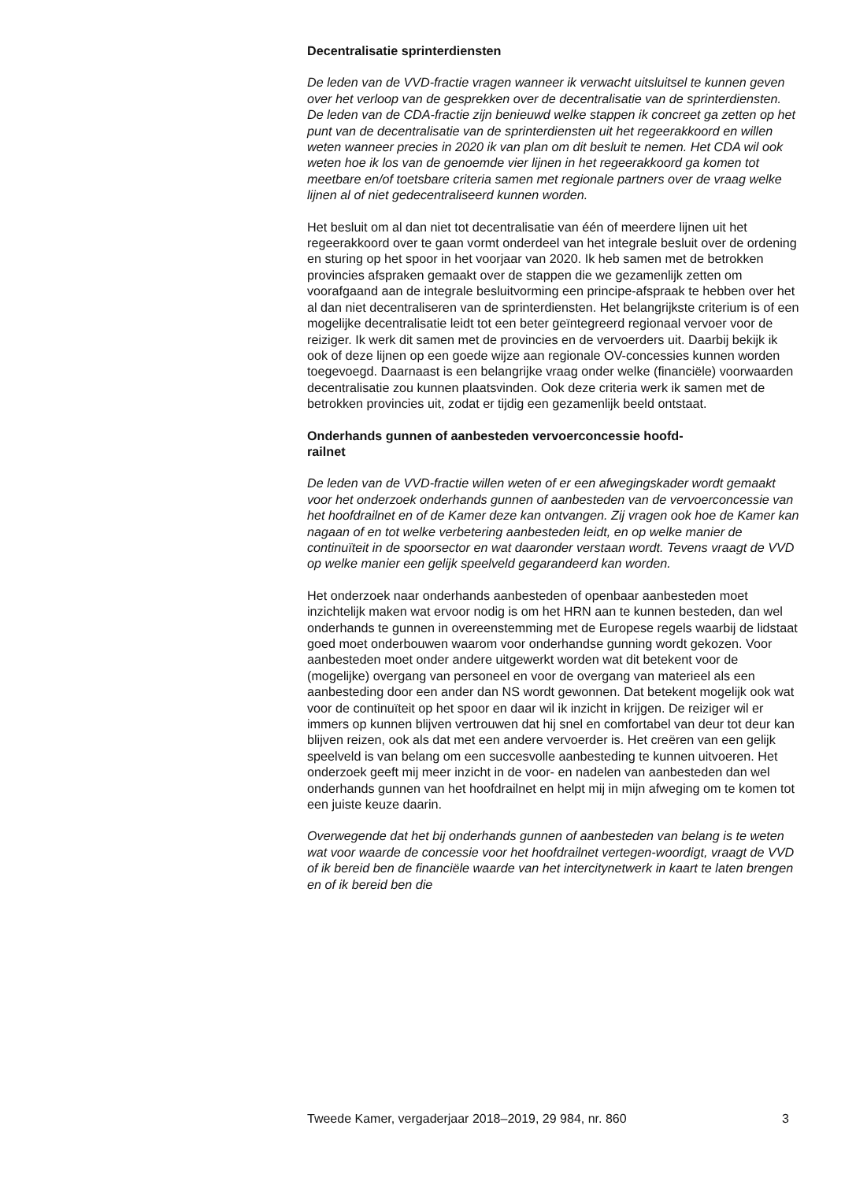Decentralisatie sprinterdiensten
De leden van de VVD-fractie vragen wanneer ik verwacht uitsluitsel te kunnen geven over het verloop van de gesprekken over de decentralisatie van de sprinterdiensten.
De leden van de CDA-fractie zijn benieuwd welke stappen ik concreet ga zetten op het punt van de decentralisatie van de sprinterdiensten uit het regeerakkoord en willen weten wanneer precies in 2020 ik van plan om dit besluit te nemen. Het CDA wil ook weten hoe ik los van de genoemde vier lijnen in het regeerakkoord ga komen tot meetbare en/of toetsbare criteria samen met regionale partners over de vraag welke lijnen al of niet gedecentraliseerd kunnen worden.
Het besluit om al dan niet tot decentralisatie van één of meerdere lijnen uit het regeerakkoord over te gaan vormt onderdeel van het integrale besluit over de ordening en sturing op het spoor in het voorjaar van 2020. Ik heb samen met de betrokken provincies afspraken gemaakt over de stappen die we gezamenlijk zetten om voorafgaand aan de integrale besluitvorming een principe-afspraak te hebben over het al dan niet decentraliseren van de sprinterdiensten. Het belangrijkste criterium is of een mogelijke decentralisatie leidt tot een beter geïntegreerd regionaal vervoer voor de reiziger. Ik werk dit samen met de provincies en de vervoerders uit. Daarbij bekijk ik ook of deze lijnen op een goede wijze aan regionale OV-concessies kunnen worden toegevoegd. Daarnaast is een belangrijke vraag onder welke (financiële) voorwaarden decentralisatie zou kunnen plaatsvinden. Ook deze criteria werk ik samen met de betrokken provincies uit, zodat er tijdig een gezamenlijk beeld ontstaat.
Onderhands gunnen of aanbesteden vervoerconcessie hoofd-
railnet
De leden van de VVD-fractie willen weten of er een afwegingskader wordt gemaakt voor het onderzoek onderhands gunnen of aanbesteden van de vervoerconcessie van het hoofdrailnet en of de Kamer deze kan ontvangen. Zij vragen ook hoe de Kamer kan nagaan of en tot welke verbetering aanbesteden leidt, en op welke manier de continuïteit in de spoorsector en wat daaronder verstaan wordt. Tevens vraagt de VVD op welke manier een gelijk speelveld gegarandeerd kan worden.
Het onderzoek naar onderhands aanbesteden of openbaar aanbesteden moet inzichtelijk maken wat ervoor nodig is om het HRN aan te kunnen besteden, dan wel onderhands te gunnen in overeenstemming met de Europese regels waarbij de lidstaat goed moet onderbouwen waarom voor onderhandse gunning wordt gekozen. Voor aanbesteden moet onder andere uitgewerkt worden wat dit betekent voor de (mogelijke) overgang van personeel en voor de overgang van materieel als een aanbesteding door een ander dan NS wordt gewonnen. Dat betekent mogelijk ook wat voor de continuïteit op het spoor en daar wil ik inzicht in krijgen. De reiziger wil er immers op kunnen blijven vertrouwen dat hij snel en comfortabel van deur tot deur kan blijven reizen, ook als dat met een andere vervoerder is. Het creëren van een gelijk speelveld is van belang om een succesvolle aanbesteding te kunnen uitvoeren. Het onderzoek geeft mij meer inzicht in de voor- en nadelen van aanbesteden dan wel onderhands gunnen van het hoofdrailnet en helpt mij in mijn afweging om te komen tot een juiste keuze daarin.
Overwegende dat het bij onderhands gunnen of aanbesteden van belang is te weten wat voor waarde de concessie voor het hoofdrailnet vertegen-woordigt, vraagt de VVD of ik bereid ben de financiële waarde van het intercitynetwerk in kaart te laten brengen en of ik bereid ben die
Tweede Kamer, vergaderjaar 2018–2019, 29 984, nr. 860 3